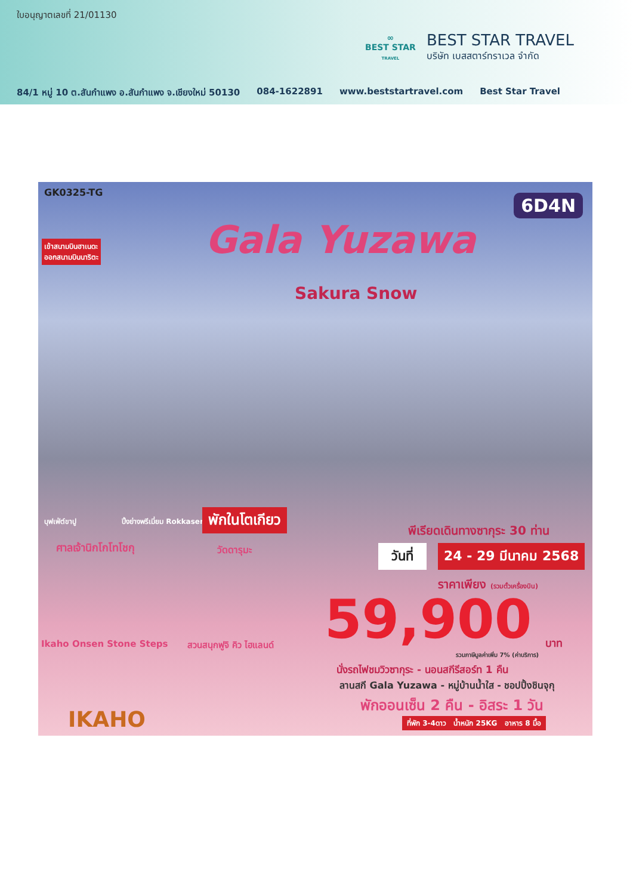ใบอนุญาตเลขที่ 21/01130
∞
BEST STAR
TRAVEL
BEST STAR TRAVEL
บริษัท เบสสตาร์ทราเวล จำกัด
84/1 หมู่ 10 ต.สันกำแพง อ.สันกำแพง จ.เชียงใหม่ 50130 084-1622891 www.beststartravel.com Best Star Travel
GK0325-TG
6D4N
เข้าสนามบินฮาเนดะ
ออกสนามบินนาริตะ
Gala Yuzawa
Sakura Snow
บุฟเฟ่ต์ขาปู ปิ้งย่างพรีเมี่ยม Rokkasen พักในโตเกียว
ศาลเจ้านิกโกโทโชกุ วัดดารุมะ
Ikaho Onsen Stone Steps สวนสนุกฟูจิ คิว ไฮแลนด์
IKAHO
พีเรียดเดินทางซากุระ 30 ท่าน
วันที่ 24 - 29 มีนาคม 2568
ราคาเพียง (รวมตั๋วเครื่องบิน)
59,900 บาท
รวมภาษีมูลค่าเพิ่ม 7% (ค่าบริการ)
นั่งรถไฟชมวิวซากุระ - นอนสกีรีสอร์ท 1 คืน
ลานสกี Gala Yuzawa - หมู่บ้านน้ำใส - ชอปปิ้งชินจุกุ
พักออนเซ็น 2 คืน - อิสระ 1 วัน
ที่พัก 3-4ดาว น้ำหนัก 25KG อาหาร 8 มื้อ